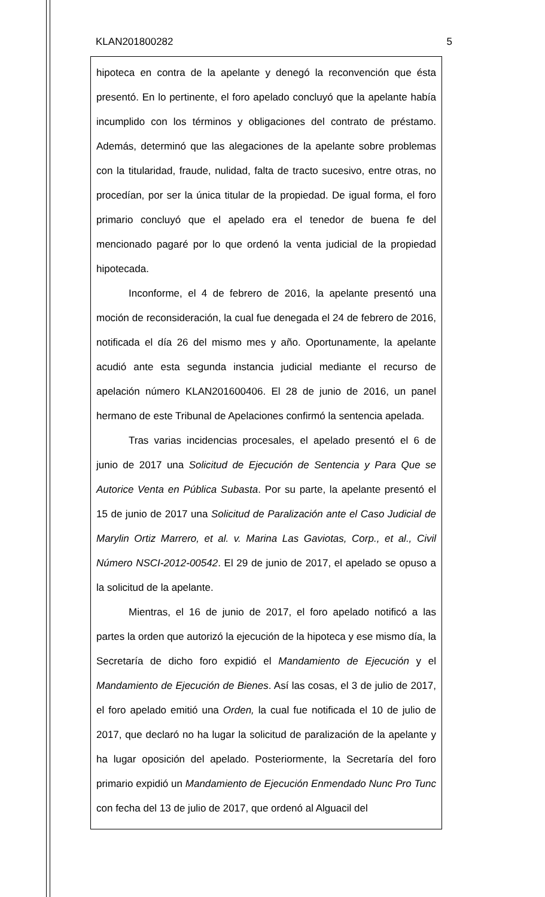KLAN201800282 5
hipoteca en contra de la apelante y denegó la reconvención que ésta presentó. En lo pertinente, el foro apelado concluyó que la apelante había incumplido con los términos y obligaciones del contrato de préstamo. Además, determinó que las alegaciones de la apelante sobre problemas con la titularidad, fraude, nulidad, falta de tracto sucesivo, entre otras, no procedían, por ser la única titular de la propiedad. De igual forma, el foro primario concluyó que el apelado era el tenedor de buena fe del mencionado pagaré por lo que ordenó la venta judicial de la propiedad hipotecada.
Inconforme, el 4 de febrero de 2016, la apelante presentó una moción de reconsideración, la cual fue denegada el 24 de febrero de 2016, notificada el día 26 del mismo mes y año. Oportunamente, la apelante acudió ante esta segunda instancia judicial mediante el recurso de apelación número KLAN201600406. El 28 de junio de 2016, un panel hermano de este Tribunal de Apelaciones confirmó la sentencia apelada.
Tras varias incidencias procesales, el apelado presentó el 6 de junio de 2017 una Solicitud de Ejecución de Sentencia y Para Que se Autorice Venta en Pública Subasta. Por su parte, la apelante presentó el 15 de junio de 2017 una Solicitud de Paralización ante el Caso Judicial de Marylin Ortiz Marrero, et al. v. Marina Las Gaviotas, Corp., et al., Civil Número NSCI-2012-00542. El 29 de junio de 2017, el apelado se opuso a la solicitud de la apelante.
Mientras, el 16 de junio de 2017, el foro apelado notificó a las partes la orden que autorizó la ejecución de la hipoteca y ese mismo día, la Secretaría de dicho foro expidió el Mandamiento de Ejecución y el Mandamiento de Ejecución de Bienes. Así las cosas, el 3 de julio de 2017, el foro apelado emitió una Orden, la cual fue notificada el 10 de julio de 2017, que declaró no ha lugar la solicitud de paralización de la apelante y ha lugar oposición del apelado. Posteriormente, la Secretaría del foro primario expidió un Mandamiento de Ejecución Enmendado Nunc Pro Tunc con fecha del 13 de julio de 2017, que ordenó al Alguacil del